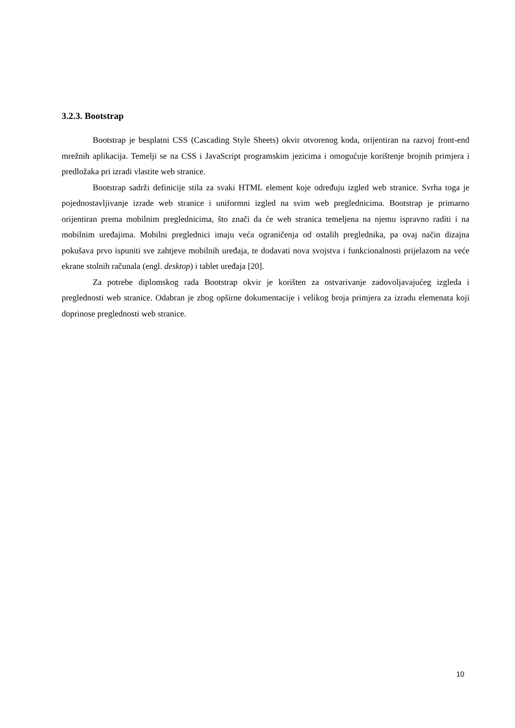3.2.3. Bootstrap
Bootstrap je besplatni CSS (Cascading Style Sheets) okvir otvorenog koda, orijentiran na razvoj front-end mrežnih aplikacija. Temelji se na CSS i JavaScript programskim jezicima i omogućuje korištenje brojnih primjera i predložaka pri izradi vlastite web stranice.
Bootstrap sadrži definicije stila za svaki HTML element koje određuju izgled web stranice. Svrha toga je pojednostavljivanje izrade web stranice i uniformni izgled na svim web preglednicima. Bootstrap je primarno orijentiran prema mobilnim preglednicima, što znači da će web stranica temeljena na njemu ispravno raditi i na mobilnim uređajima. Mobilni preglednici imaju veća ograničenja od ostalih preglednika, pa ovaj način dizajna pokušava prvo ispuniti sve zahtjeve mobilnih uređaja, te dodavati nova svojstva i funkcionalnosti prijelazom na veće ekrane stolnih računala (engl. desktop) i tablet uređaja [20].
Za potrebe diplomskog rada Bootstrap okvir je korišten za ostvarivanje zadovoljavajućeg izgleda i preglednosti web stranice. Odabran je zbog opširne dokumentacije i velikog broja primjera za izradu elemenata koji doprinose preglednosti web stranice.
10